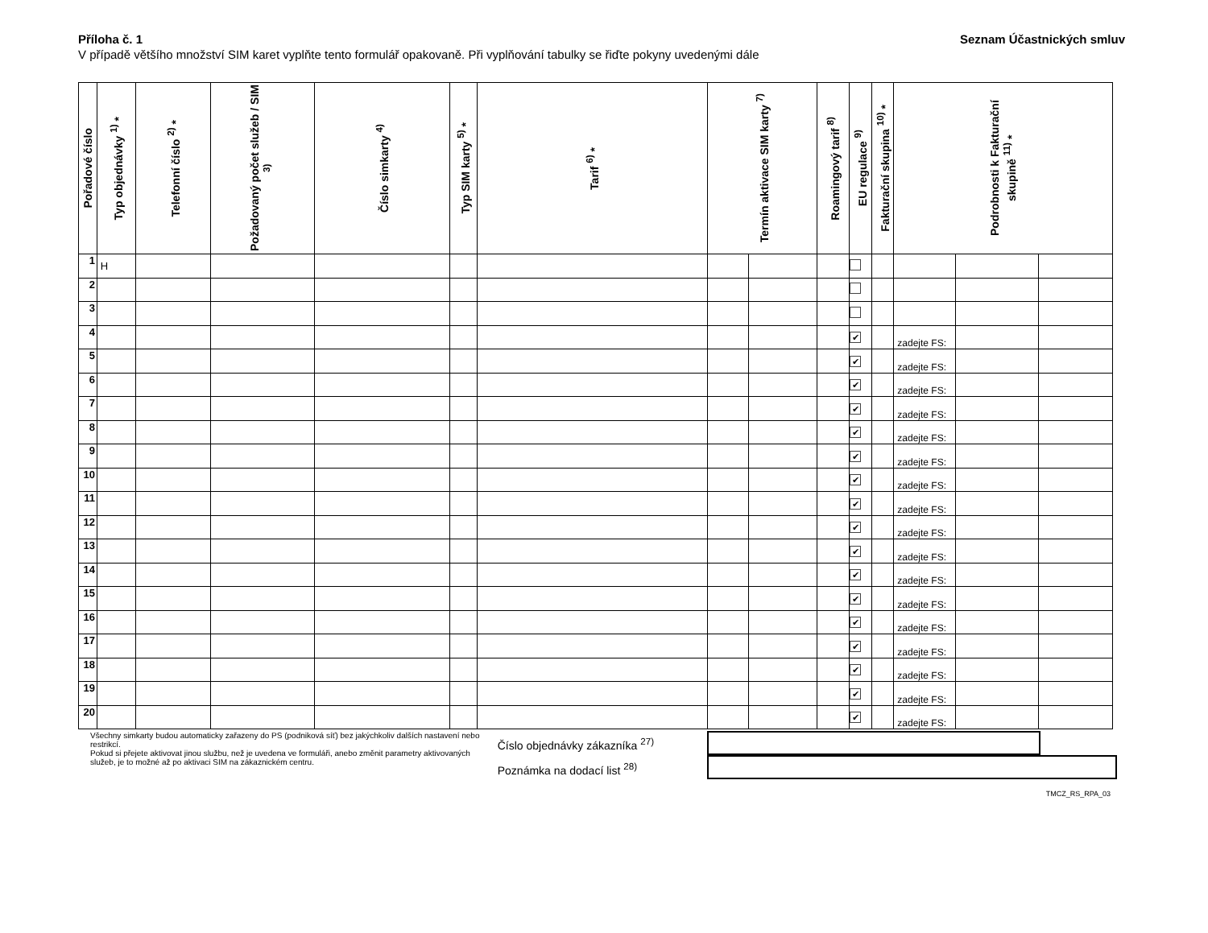Příloha č. 1 Seznam Účastnických smluv
V případě většího množství SIM karet vyplňte tento formulář opakovaně. Při vyplňování tabulky se řiďte pokyny uvedenými dále
| Pořadové číslo | Typ objednávky <sup>1)</sup> * | Telefonní číslo <sup>2)</sup> * | Požadovaný počet služeb / SIM <sup>3)</sup> | Číslo simkarty <sup>4)</sup> | Typ SIM karty <sup>5)</sup> * | Tarif <sup>6)</sup> * | Termín aktivace SIM karty <sup>7)</sup> | | Roamingový tarif <sup>8)</sup> | EU regulace <sup>9)</sup> | Fakturační skupina <sup>10)</sup> * | Podrobnosti k Fakturační skupině <sup>11)</sup> * | | |
| --- | --- | --- | --- | --- | --- | --- | --- | --- | --- | --- | --- | --- | --- | --- |
| 1 | H | | | | | | | | | | | | | |
| 2 | | | | | | | | | | | | | | |
| 3 | | | | | | | | | | | | | | |
| 4 | | | | | | | | | | ✔ | | zadejte FS: | | |
| 5 | | | | | | | | | | ✔ | | zadejte FS: | | |
| 6 | | | | | | | | | | ✔ | | zadejte FS: | | |
| 7 | | | | | | | | | | ✔ | | zadejte FS: | | |
| 8 | | | | | | | | | | ✔ | | zadejte FS: | | |
| 9 | | | | | | | | | | ✔ | | zadejte FS: | | |
| 10 | | | | | | | | | | ✔ | | zadejte FS: | | |
| 11 | | | | | | | | | | ✔ | | zadejte FS: | | |
| 12 | | | | | | | | | | ✔ | | zadejte FS: | | |
| 13 | | | | | | | | | | ✔ | | zadejte FS: | | |
| 14 | | | | | | | | | | ✔ | | zadejte FS: | | |
| 15 | | | | | | | | | | ✔ | | zadejte FS: | | |
| 16 | | | | | | | | | | ✔ | | zadejte FS: | | |
| 17 | | | | | | | | | | ✔ | | zadejte FS: | | |
| 18 | | | | | | | | | | ✔ | | zadejte FS: | | |
| 19 | | | | | | | | | | ✔ | | zadejte FS: | | |
| 20 | | | | | | | | | | ✔ | | zadejte FS: | | |
Všechny simkarty budou automaticky zařazeny do PS (podniková síť) bez jakýchkoliv dalších nastavení nebo restrikcí.
Pokud si přejete aktivovat jinou službu, než je uvedena ve formuláři, anebo změnit parametry aktivovaných služeb, je to možné až po aktivaci SIM na zákaznickém centru.
Číslo objednávky zákazníka <sup>27)</sup>
Poznámka na dodací list <sup>28)</sup>
TMCZ_RS_RPA_03